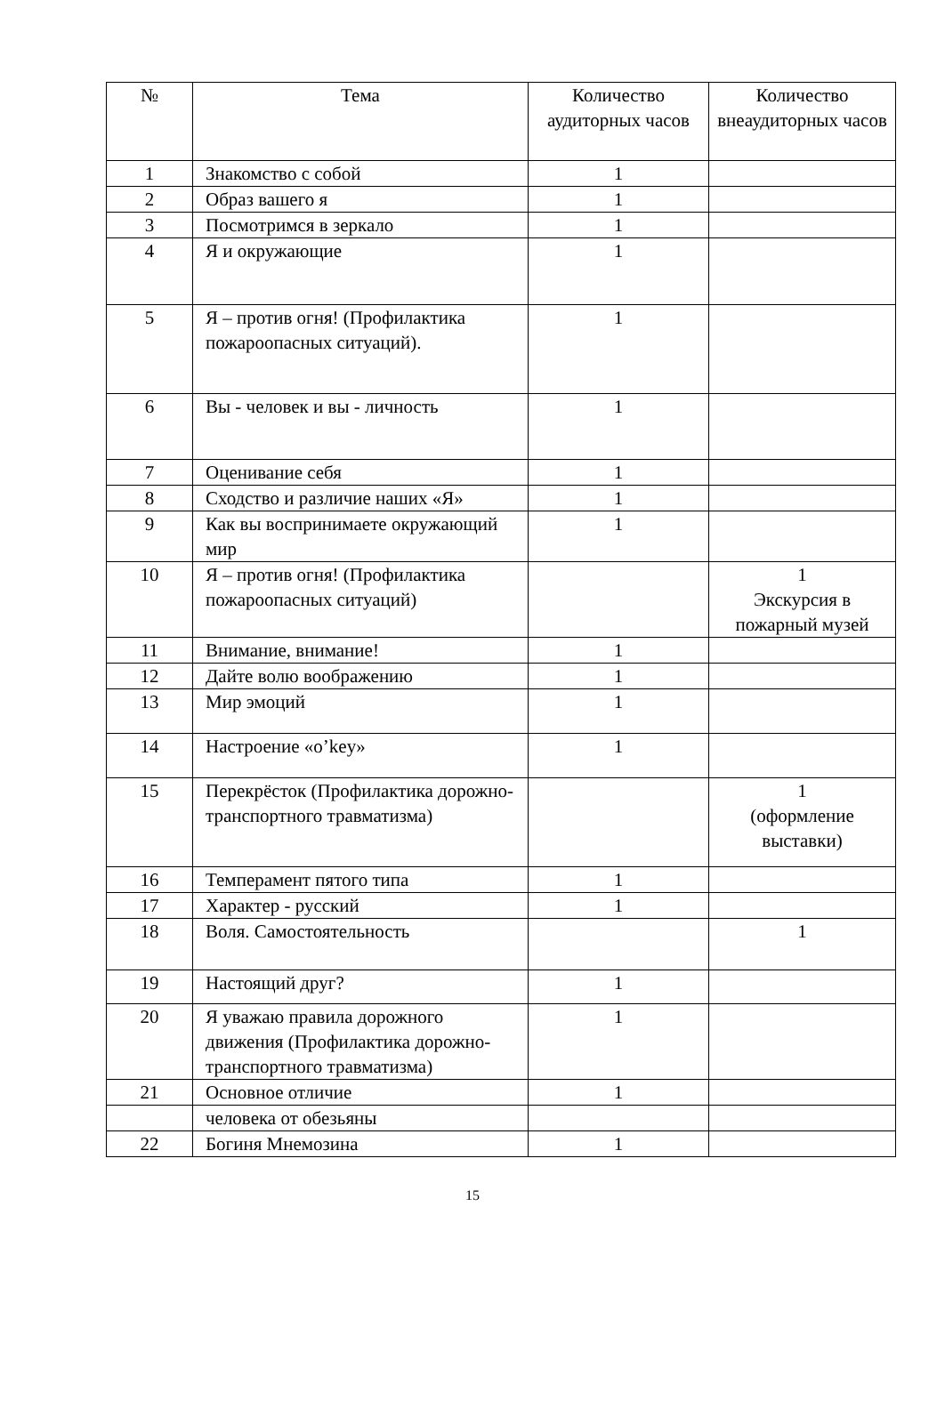| № | Тема | Количество аудиторных часов | Количество внеаудиторных часов |
| --- | --- | --- | --- |
| 1 | Знакомство с собой | 1 | |
| 2 | Образ вашего я | 1 | |
| 3 | Посмотримся в зеркало | 1 | |
| 4 | Я и окружающие | 1 | |
| 5 | Я – против огня! (Профилактика пожароопасных ситуаций). | 1 | |
| 6 | Вы - человек и вы - личность | 1 | |
| 7 | Оценивание себя | 1 | |
| 8 | Сходство и различие наших «Я» | 1 | |
| 9 | Как вы воспринимаете окружающий мир | 1 | |
| 10 | Я – против огня! (Профилактика пожароопасных ситуаций) | | 1 Экскурсия в пожарный музей |
| 11 | Внимание, внимание! | 1 | |
| 12 | Дайте волю воображению | 1 | |
| 13 | Мир эмоций | 1 | |
| 14 | Настроение «o’key» | 1 | |
| 15 | Перекрёсток (Профилактика дорожно- транспортного травматизма) | | 1 (оформление выставки) |
| 16 | Темперамент пятого типа | 1 | |
| 17 | Характер - русский | 1 | |
| 18 | Воля. Самостоятельность | | 1 |
| 19 | Настоящий друг? | 1 | |
| 20 | Я уважаю правила дорожного движения (Профилактика дорожно- транспортного травматизма) | 1 | |
| 21 | Основное отличие | 1 | |
| | человека от обезьяны | | |
| 22 | Богиня Мнемозина | 1 | |
15